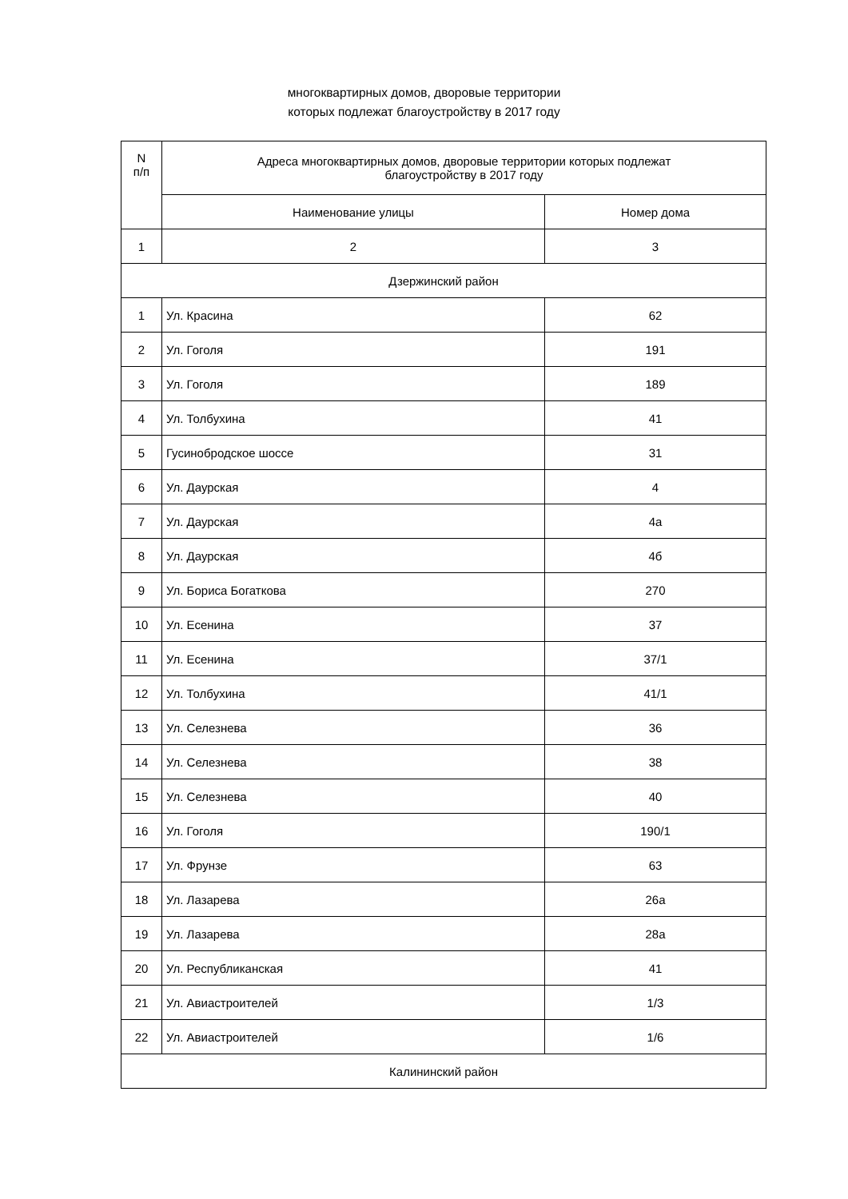многоквартирных домов, дворовые территории
которых подлежат благоустройству в 2017 году
| N п/п | Адреса многоквартирных домов, дворовые территории которых подлежат благоустройству в 2017 году | |
| --- | --- | --- |
| | Наименование улицы | Номер дома |
| 1 | 2 | 3 |
| Дзержинский район | | |
| 1 | Ул. Красина | 62 |
| 2 | Ул. Гоголя | 191 |
| 3 | Ул. Гоголя | 189 |
| 4 | Ул. Толбухина | 41 |
| 5 | Гусинобродское шоссе | 31 |
| 6 | Ул. Даурская | 4 |
| 7 | Ул. Даурская | 4а |
| 8 | Ул. Даурская | 4б |
| 9 | Ул. Бориса Богаткова | 270 |
| 10 | Ул. Есенина | 37 |
| 11 | Ул. Есенина | 37/1 |
| 12 | Ул. Толбухина | 41/1 |
| 13 | Ул. Селезнева | 36 |
| 14 | Ул. Селезнева | 38 |
| 15 | Ул. Селезнева | 40 |
| 16 | Ул. Гоголя | 190/1 |
| 17 | Ул. Фрунзе | 63 |
| 18 | Ул. Лазарева | 26а |
| 19 | Ул. Лазарева | 28а |
| 20 | Ул. Республиканская | 41 |
| 21 | Ул. Авиастроителей | 1/3 |
| 22 | Ул. Авиастроителей | 1/6 |
| Калининский район | | |